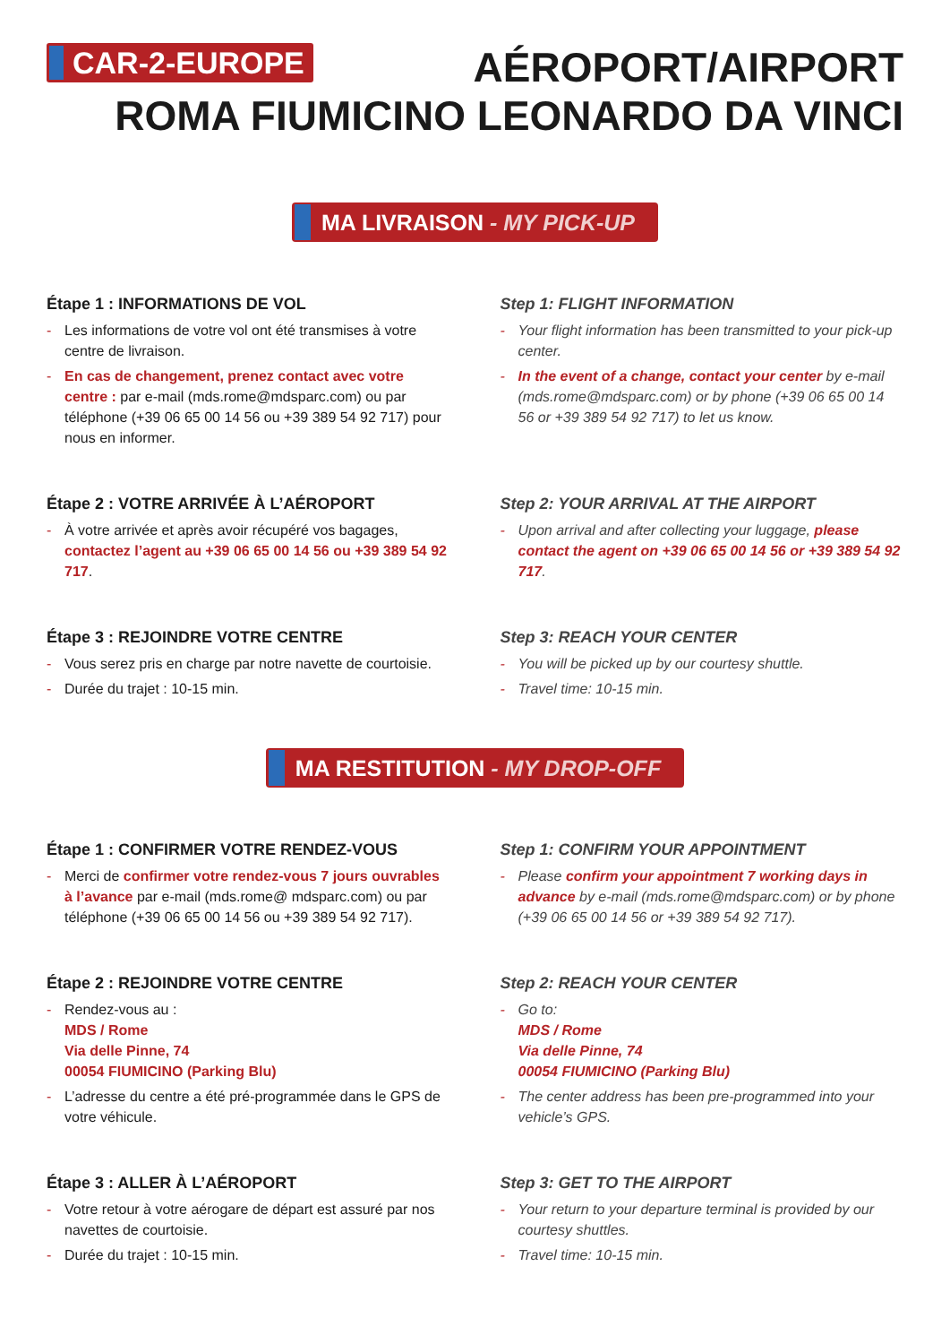CAR-2-EUROPE
AÉROPORT/AIRPORT
ROMA FIUMICINO LEONARDO DA VINCI
MA LIVRAISON - MY PICK-UP
Étape 1 : INFORMATIONS DE VOL
- Les informations de votre vol ont été transmises à votre centre de livraison.
- En cas de changement, prenez contact avec votre centre : par e-mail (mds.rome@mdsparc.com) ou par téléphone (+39 06 65 00 14 56 ou +39 389 54 92 717) pour nous en informer.
Step 1: FLIGHT INFORMATION
- Your flight information has been transmitted to your pick-up center.
- In the event of a change, contact your center by e-mail (mds.rome@mdsparc.com) or by phone (+39 06 65 00 14 56 or +39 389 54 92 717) to let us know.
Étape 2 : VOTRE ARRIVÉE À L’AÉROPORT
- À votre arrivée et après avoir récupéré vos bagages, contactez l’agent au +39 06 65 00 14 56 ou +39 389 54 92 717.
Step 2: YOUR ARRIVAL AT THE AIRPORT
- Upon arrival and after collecting your luggage, please contact the agent on +39 06 65 00 14 56 or +39 389 54 92 717.
Étape 3 : REJOINDRE VOTRE CENTRE
- Vous serez pris en charge par notre navette de courtoisie.
- Durée du trajet : 10-15 min.
Step 3: REACH YOUR CENTER
- You will be picked up by our courtesy shuttle.
- Travel time: 10-15 min.
MA RESTITUTION - MY DROP-OFF
Étape 1 : CONFIRMER VOTRE RENDEZ-VOUS
- Merci de confirmer votre rendez-vous 7 jours ouvrables à l’avance par e-mail (mds.rome@ mdsparc.com) ou par téléphone (+39 06 65 00 14 56 ou +39 389 54 92 717).
Step 1: CONFIRM YOUR APPOINTMENT
- Please confirm your appointment 7 working days in advance by e-mail (mds.rome@mdsparc.com) or by phone (+39 06 65 00 14 56 or +39 389 54 92 717).
Étape 2 : REJOINDRE VOTRE CENTRE
- Rendez-vous au :
MDS / Rome
Via delle Pinne, 74
00054 FIUMICINO (Parking Blu)
- L’adresse du centre a été pré-programmée dans le GPS de votre véhicule.
Step 2: REACH YOUR CENTER
- Go to:
MDS / Rome
Via delle Pinne, 74
00054 FIUMICINO (Parking Blu)
- The center address has been pre-programmed into your vehicle’s GPS.
Étape 3 : ALLER À L’AÉROPORT
- Votre retour à votre aérogare de départ est assuré par nos navettes de courtoisie.
- Durée du trajet : 10-15 min.
Step 3: GET TO THE AIRPORT
- Your return to your departure terminal is provided by our courtesy shuttles.
- Travel time: 10-15 min.